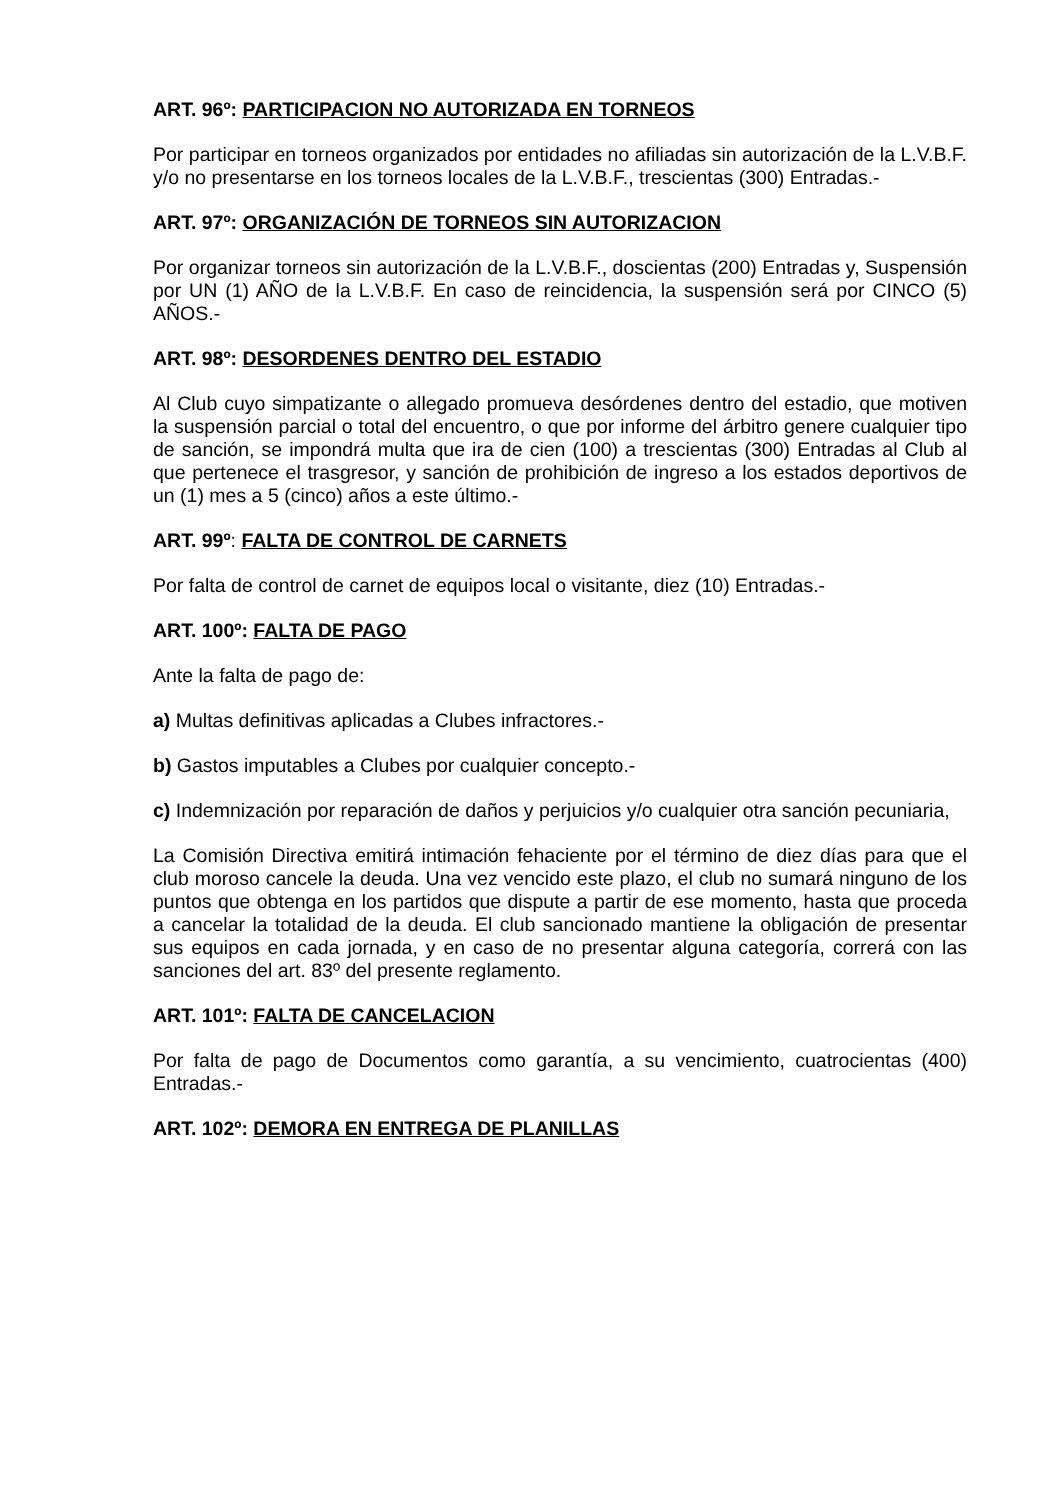ART. 96º: PARTICIPACION NO AUTORIZADA EN TORNEOS
Por participar en torneos organizados por entidades no afiliadas sin autorización de la L.V.B.F. y/o no presentarse en los torneos locales de la L.V.B.F., trescientas (300) Entradas.-
ART. 97º: ORGANIZACIÓN DE TORNEOS SIN AUTORIZACION
Por organizar torneos sin autorización de la L.V.B.F., doscientas (200) Entradas y, Suspensión por UN (1) AÑO de la L.V.B.F. En caso de reincidencia, la suspensión será por CINCO (5) AÑOS.-
ART. 98º: DESORDENES DENTRO DEL ESTADIO
Al Club cuyo simpatizante o allegado promueva desórdenes dentro del estadio, que motiven la suspensión parcial o total del encuentro, o que por informe del árbitro genere cualquier tipo de sanción, se impondrá multa que ira de cien (100) a trescientas (300) Entradas al Club al que pertenece el trasgresor, y sanción de prohibición de ingreso a los estados deportivos de un (1) mes a 5 (cinco) años a este último.-
ART. 99º: FALTA DE CONTROL DE CARNETS
Por falta de control de carnet de equipos local o visitante, diez (10) Entradas.-
ART. 100º: FALTA DE PAGO
Ante la falta de pago de:
a) Multas definitivas aplicadas a Clubes infractores.-
b) Gastos imputables a Clubes por cualquier concepto.-
c) Indemnización por reparación de daños y perjuicios y/o cualquier otra sanción pecuniaria,
La Comisión Directiva emitirá intimación fehaciente por el término de diez días para que el club moroso cancele la deuda. Una vez vencido este plazo, el club no sumará ninguno de los puntos que obtenga en los partidos que dispute a partir de ese momento, hasta que proceda a cancelar la totalidad de la deuda. El club sancionado mantiene la obligación de presentar sus equipos en cada jornada, y en caso de no presentar alguna categoría, correrá con las sanciones del art. 83º del presente reglamento.
ART. 101º: FALTA DE CANCELACION
Por falta de pago de Documentos como garantía, a su vencimiento, cuatrocientas (400) Entradas.-
ART. 102º: DEMORA EN ENTREGA DE PLANILLAS